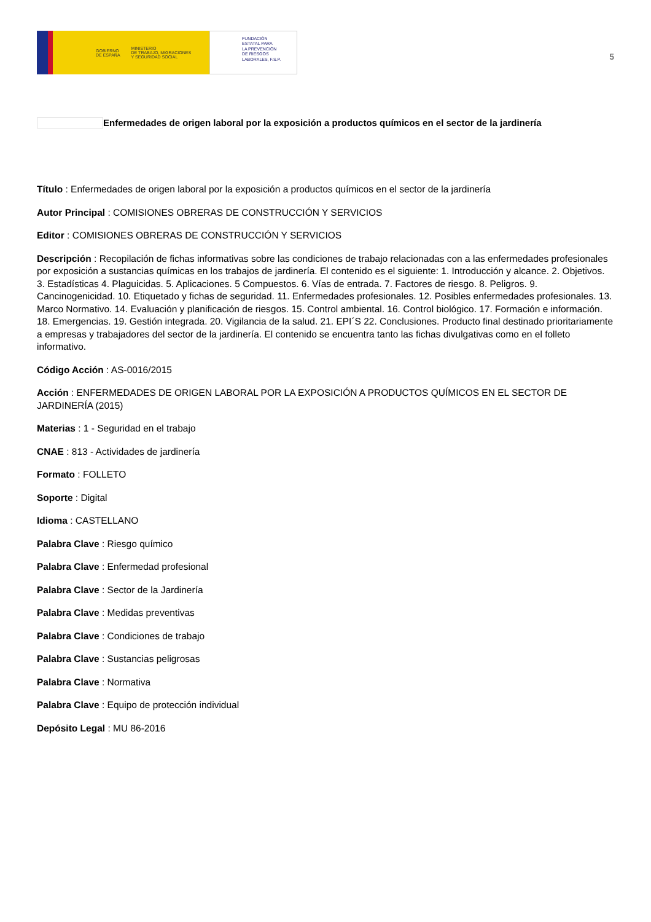GOBIERNO
DE ESPAÑA MINISTERIO
DE TRABAJO, MIGRACIONES
Y SEGURIDAD SOCIAL
FUNDACIÓN
ESTATAL PARA
LA PREVENCIÓN
DE RIESGOS
LABORALES, F.S.P.
5
Enfermedades de origen laboral por la exposición a productos químicos en el sector de la jardinería
Título : Enfermedades de origen laboral por la exposición a productos químicos en el sector de la jardinería
Autor Principal : COMISIONES OBRERAS DE CONSTRUCCIÓN Y SERVICIOS
Editor : COMISIONES OBRERAS DE CONSTRUCCIÓN Y SERVICIOS
Descripción : Recopilación de fichas informativas sobre las condiciones de trabajo relacionadas con a las enfermedades profesionales por exposición a sustancias químicas en los trabajos de jardinería. El contenido es el siguiente: 1. Introducción y alcance. 2. Objetivos. 3. Estadísticas 4. Plaguicidas. 5. Aplicaciones. 5 Compuestos. 6. Vías de entrada. 7. Factores de riesgo. 8. Peligros. 9. Cancinogenicidad. 10. Etiquetado y fichas de seguridad. 11. Enfermedades profesionales. 12. Posibles enfermedades profesionales. 13. Marco Normativo. 14. Evaluación y planificación de riesgos. 15. Control ambiental. 16. Control biológico. 17. Formación e información. 18. Emergencias. 19. Gestión integrada. 20. Vigilancia de la salud. 21. EPI´S 22. Conclusiones. Producto final destinado prioritariamente a empresas y trabajadores del sector de la jardinería. El contenido se encuentra tanto las fichas divulgativas como en el folleto informativo.
Código Acción : AS-0016/2015
Acción : ENFERMEDADES DE ORIGEN LABORAL POR LA EXPOSICIÓN A PRODUCTOS QUÍMICOS EN EL SECTOR DE JARDINERÍA (2015)
Materias : 1 - Seguridad en el trabajo
CNAE : 813 - Actividades de jardinería
Formato : FOLLETO
Soporte : Digital
Idioma : CASTELLANO
Palabra Clave : Riesgo químico
Palabra Clave : Enfermedad profesional
Palabra Clave : Sector de la Jardinería
Palabra Clave : Medidas preventivas
Palabra Clave : Condiciones de trabajo
Palabra Clave : Sustancias peligrosas
Palabra Clave : Normativa
Palabra Clave : Equipo de protección individual
Depósito Legal : MU 86-2016